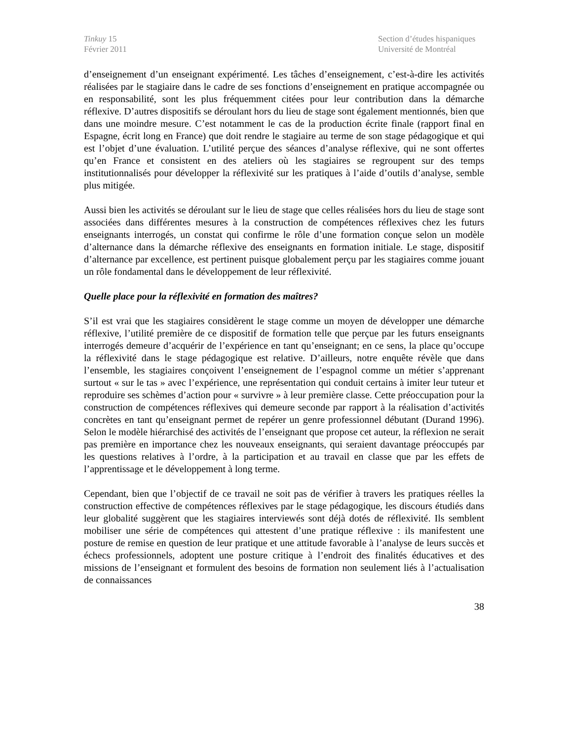Tinkuy 15
Février 2011
Section d’études hispaniques
Université de Montréal
d’enseignement d’un enseignant expérimenté. Les tâches d’enseignement, c’est-à-dire les activités réalisées par le stagiaire dans le cadre de ses fonctions d’enseignement en pratique accompagnée ou en responsabilité, sont les plus fréquemment citées pour leur contribution dans la démarche réflexive. D’autres dispositifs se déroulant hors du lieu de stage sont également mentionnés, bien que dans une moindre mesure. C’est notamment le cas de la production écrite finale (rapport final en Espagne, écrit long en France) que doit rendre le stagiaire au terme de son stage pédagogique et qui est l’objet d’une évaluation. L’utilité perçue des séances d’analyse réflexive, qui ne sont offertes qu’en France et consistent en des ateliers où les stagiaires se regroupent sur des temps institutionnalisés pour développer la réflexivité sur les pratiques à l’aide d’outils d’analyse, semble plus mitigée.
Aussi bien les activités se déroulant sur le lieu de stage que celles réalisées hors du lieu de stage sont associées dans différentes mesures à la construction de compétences réflexives chez les futurs enseignants interrogés, un constat qui confirme le rôle d’une formation conçue selon un modèle d’alternance dans la démarche réflexive des enseignants en formation initiale. Le stage, dispositif d’alternance par excellence, est pertinent puisque globalement perçu par les stagiaires comme jouant un rôle fondamental dans le développement de leur réflexivité.
Quelle place pour la réflexivité en formation des maîtres?
S’il est vrai que les stagiaires considèrent le stage comme un moyen de développer une démarche réflexive, l’utilité première de ce dispositif de formation telle que perçue par les futurs enseignants interrogés demeure d’acquérir de l’expérience en tant qu’enseignant; en ce sens, la place qu’occupe la réflexivité dans le stage pédagogique est relative. D’ailleurs, notre enquête révèle que dans l’ensemble, les stagiaires conçoivent l’enseignement de l’espagnol comme un métier s’apprenant surtout « sur le tas » avec l’expérience, une représentation qui conduit certains à imiter leur tuteur et reproduire ses schèmes d’action pour « survivre » à leur première classe. Cette préoccupation pour la construction de compétences réflexives qui demeure seconde par rapport à la réalisation d’activités concrètes en tant qu’enseignant permet de repérer un genre professionnel débutant (Durand 1996). Selon le modèle hiérarchisé des activités de l’enseignant que propose cet auteur, la réflexion ne serait pas première en importance chez les nouveaux enseignants, qui seraient davantage préoccupés par les questions relatives à l’ordre, à la participation et au travail en classe que par les effets de l’apprentissage et le développement à long terme.
Cependant, bien que l’objectif de ce travail ne soit pas de vérifier à travers les pratiques réelles la construction effective de compétences réflexives par le stage pédagogique, les discours étudiés dans leur globalité suggèrent que les stagiaires interviewés sont déjà dotés de réflexivité. Ils semblent mobiliser une série de compétences qui attestent d’une pratique réflexive : ils manifestent une posture de remise en question de leur pratique et une attitude favorable à l’analyse de leurs succès et échecs professionnels, adoptent une posture critique à l’endroit des finalités éducatives et des missions de l’enseignant et formulent des besoins de formation non seulement liés à l’actualisation de connaissances
38